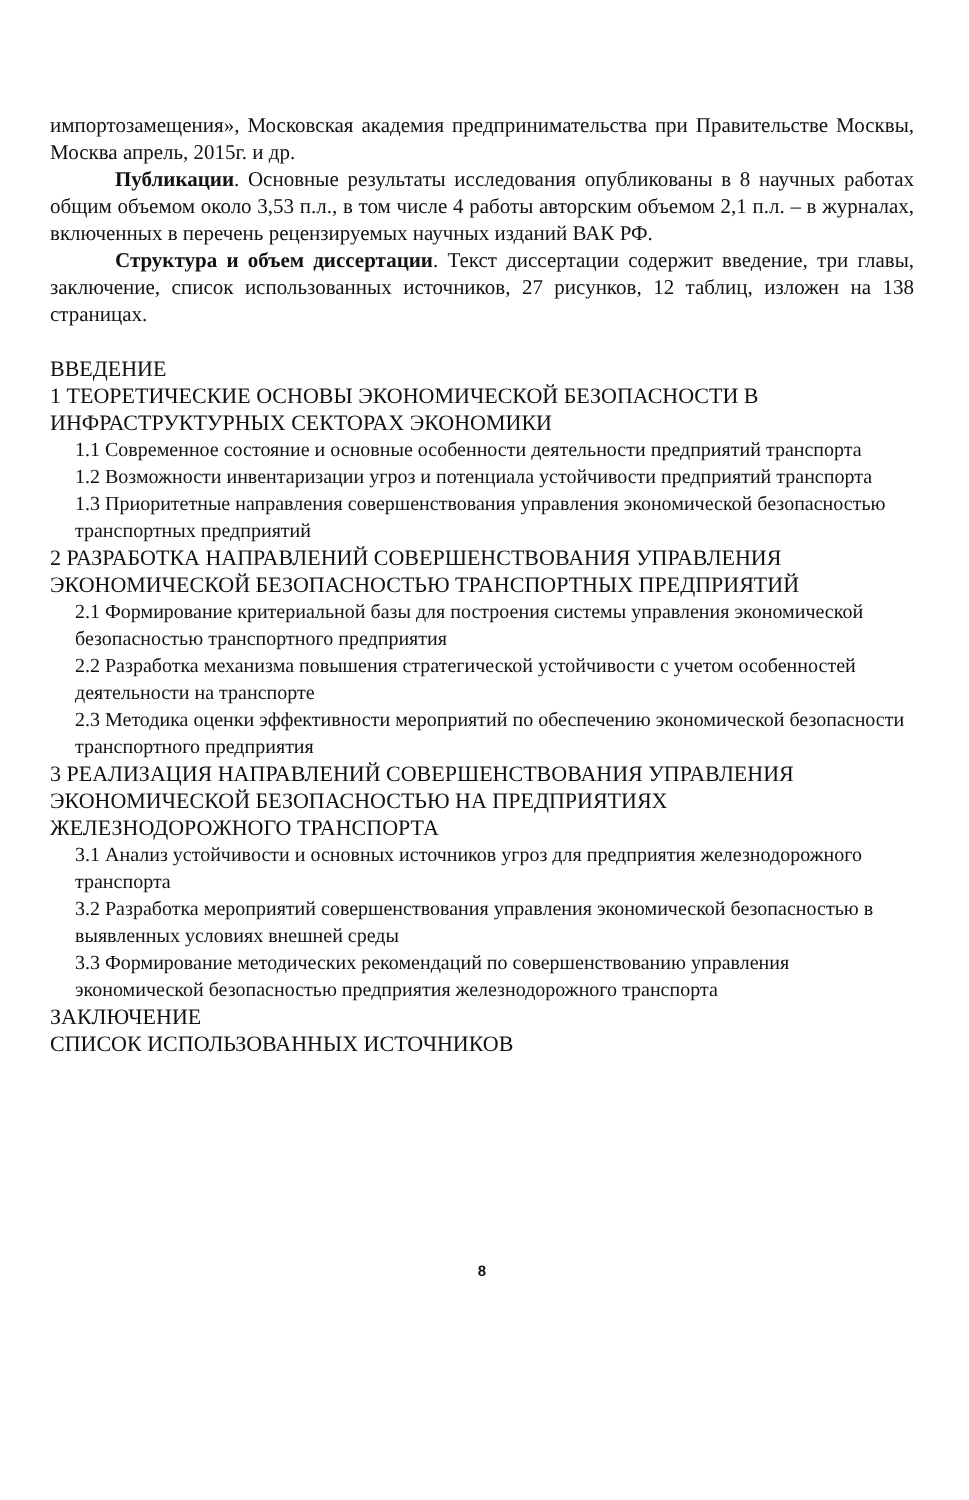импортозамещения», Московская академия предпринимательства при Правительстве Москвы, Москва апрель, 2015г. и др.
Публикации. Основные результаты исследования опубликованы в 8 научных работах общим объемом около 3,53 п.л., в том числе 4 работы авторским объемом 2,1 п.л. – в журналах, включенных в перечень рецензируемых научных изданий ВАК РФ.
Структура и объем диссертации. Текст диссертации содержит введение, три главы, заключение, список использованных источников, 27 рисунков, 12 таблиц, изложен на 138 страницах.
ВВЕДЕНИЕ
1 ТЕОРЕТИЧЕСКИЕ ОСНОВЫ ЭКОНОМИЧЕСКОЙ БЕЗОПАСНОСТИ В ИНФРАСТРУКТУРНЫХ СЕКТОРАХ ЭКОНОМИКИ
1.1 Современное состояние и основные особенности деятельности предприятий транспорта
1.2 Возможности инвентаризации угроз и потенциала устойчивости предприятий транспорта
1.3 Приоритетные направления совершенствования управления экономической безопасностью транспортных предприятий
2 РАЗРАБОТКА НАПРАВЛЕНИЙ СОВЕРШЕНСТВОВАНИЯ УПРАВЛЕНИЯ ЭКОНОМИЧЕСКОЙ БЕЗОПАСНОСТЬЮ ТРАНСПОРТНЫХ ПРЕДПРИЯТИЙ
2.1 Формирование критериальной базы для построения системы управления экономической безопасностью транспортного предприятия
2.2 Разработка механизма повышения стратегической устойчивости с учетом особенностей деятельности на транспорте
2.3 Методика оценки эффективности мероприятий по обеспечению экономической безопасности транспортного предприятия
3 РЕАЛИЗАЦИЯ НАПРАВЛЕНИЙ СОВЕРШЕНСТВОВАНИЯ УПРАВЛЕНИЯ ЭКОНОМИЧЕСКОЙ БЕЗОПАСНОСТЬЮ НА ПРЕДПРИЯТИЯХ ЖЕЛЕЗНОДОРОЖНОГО ТРАНСПОРТА
3.1 Анализ устойчивости и основных источников угроз для предприятия железнодорожного транспорта
3.2 Разработка мероприятий совершенствования управления экономической безопасностью в выявленных условиях внешней среды
3.3 Формирование методических рекомендаций по совершенствованию управления экономической безопасностью предприятия железнодорожного транспорта
ЗАКЛЮЧЕНИЕ
СПИСОК ИСПОЛЬЗОВАННЫХ ИСТОЧНИКОВ
8